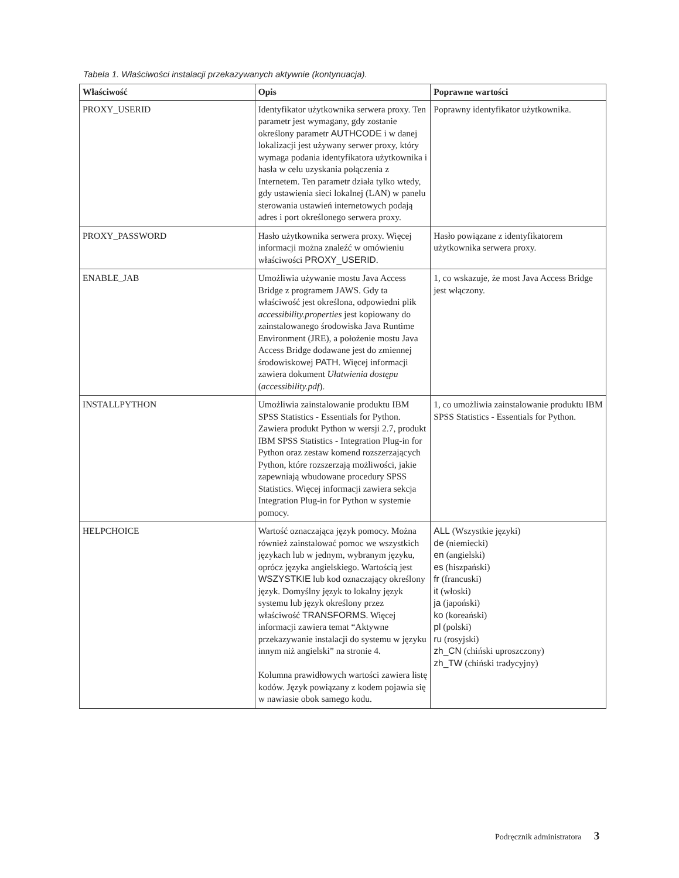Tabela 1. Właściwości instalacji przekazywanych aktywnie (kontynuacja).
| Właściwość | Opis | Poprawne wartości |
| --- | --- | --- |
| PROXY_USERID | Identyfikator użytkownika serwera proxy. Ten parametr jest wymagany, gdy zostanie określony parametr AUTHCODE i w danej lokalizacji jest używany serwer proxy, który wymaga podania identyfikatora użytkownika i hasła w celu uzyskania połączenia z Internetem. Ten parametr działa tylko wtedy, gdy ustawienia sieci lokalnej (LAN) w panelu sterowania ustawień internetowych podają adres i port określonego serwera proxy. | Poprawny identyfikator użytkownika. |
| PROXY_PASSWORD | Hasło użytkownika serwera proxy. Więcej informacji można znaleźć w omówieniu właściwości PROXY_USERID . | Hasło powiązane z identyfikatorem użytkownika serwera proxy. |
| ENABLE_JAB | Umożliwia używanie mostu Java Access Bridge z programem JAWS. Gdy ta właściwość jest określona, odpowiedni plik accessibility.properties jest kopiowany do zainstalowanego środowiska Java Runtime Environment (JRE), a położenie mostu Java Access Bridge dodawane jest do zmiennej środowiskowej PATH . Więcej informacji zawiera dokument Ułatwienia dostępu ( accessibility.pdf ). | 1, co wskazuje, że most Java Access Bridge jest włączony. |
| INSTALLPYTHON | Umożliwia zainstalowanie produktu IBM SPSS Statistics - Essentials for Python. Zawiera produkt Python w wersji 2.7, produkt IBM SPSS Statistics - Integration Plug-in for Python oraz zestaw komend rozszerzających Python, które rozszerzają możliwości, jakie zapewniają wbudowane procedury SPSS Statistics. Więcej informacji zawiera sekcja Integration Plug-in for Python w systemie pomocy. | 1, co umożliwia zainstalowanie produktu IBM SPSS Statistics - Essentials for Python. |
| HELPCHOICE | Wartość oznaczająca język pomocy. Można również zainstalować pomoc we wszystkich językach lub w jednym, wybranym języku, oprócz języka angielskiego. Wartością jest WSZYSTKIE lub kod oznaczający określony język. Domyślny język to lokalny język systemu lub język określony przez właściwość TRANSFORMS . Więcej informacji zawiera temat “Aktywne przekazywanie instalacji do systemu w języku innym niż angielski” na stronie 4. Kolumna prawidłowych wartości zawiera listę kodów. Język powiązany z kodem pojawia się w nawiasie obok samego kodu. | ALL (Wszystkie języki) de (niemiecki) en (angielski) es (hiszpański) fr (francuski) it (włoski) ja (japoński) ko (koreański) pl (polski) ru (rosyjski) zh_CN (chiński uproszczony) zh_TW (chiński tradycyjny) |
Podręcznik administratora 3